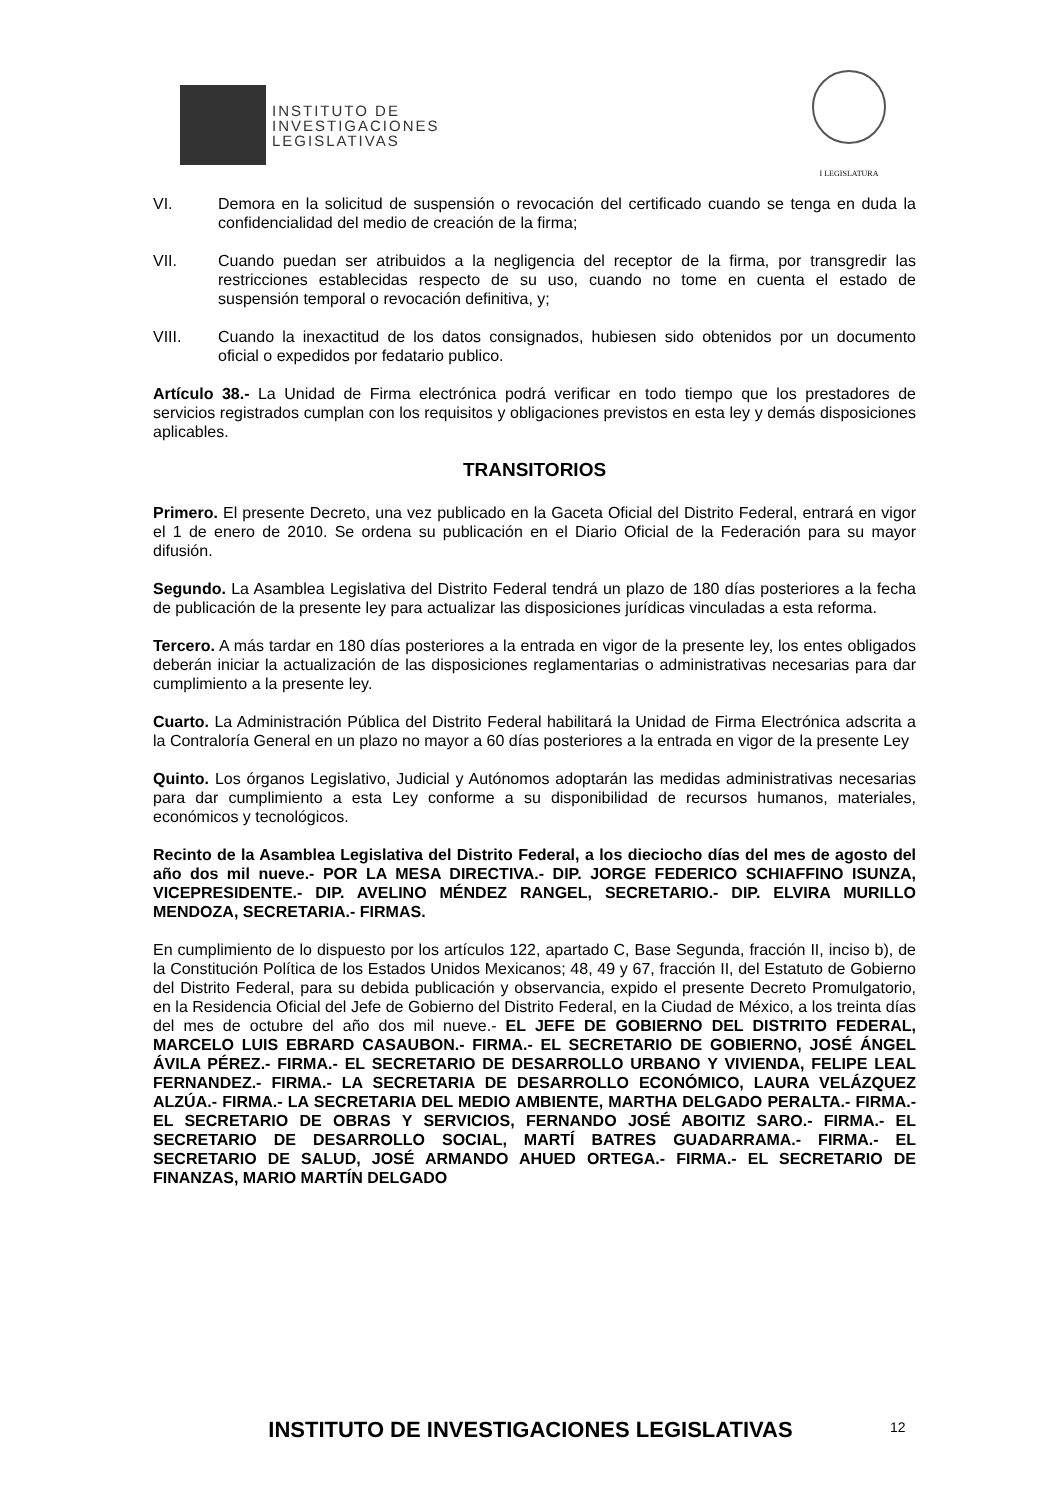INSTITUTO DE
INVESTIGACIONES
LEGISLATIVAS
I LEGISLATURA
VI. Demora en la solicitud de suspensión o revocación del certificado cuando se tenga en duda la confidencialidad del medio de creación de la firma;
VII. Cuando puedan ser atribuidos a la negligencia del receptor de la firma, por transgredir las restricciones establecidas respecto de su uso, cuando no tome en cuenta el estado de suspensión temporal o revocación definitiva, y;
VIII. Cuando la inexactitud de los datos consignados, hubiesen sido obtenidos por un documento oficial o expedidos por fedatario publico.
Artículo 38.- La Unidad de Firma electrónica podrá verificar en todo tiempo que los prestadores de servicios registrados cumplan con los requisitos y obligaciones previstos en esta ley y demás disposiciones aplicables.
TRANSITORIOS
Primero. El presente Decreto, una vez publicado en la Gaceta Oficial del Distrito Federal, entrará en vigor el 1 de enero de 2010. Se ordena su publicación en el Diario Oficial de la Federación para su mayor difusión.
Segundo. La Asamblea Legislativa del Distrito Federal tendrá un plazo de 180 días posteriores a la fecha de publicación de la presente ley para actualizar las disposiciones jurídicas vinculadas a esta reforma.
Tercero. A más tardar en 180 días posteriores a la entrada en vigor de la presente ley, los entes obligados deberán iniciar la actualización de las disposiciones reglamentarias o administrativas necesarias para dar cumplimiento a la presente ley.
Cuarto. La Administración Pública del Distrito Federal habilitará la Unidad de Firma Electrónica adscrita a la Contraloría General en un plazo no mayor a 60 días posteriores a la entrada en vigor de la presente Ley
Quinto. Los órganos Legislativo, Judicial y Autónomos adoptarán las medidas administrativas necesarias para dar cumplimiento a esta Ley conforme a su disponibilidad de recursos humanos, materiales, económicos y tecnológicos.
Recinto de la Asamblea Legislativa del Distrito Federal, a los dieciocho días del mes de agosto del año dos mil nueve.- POR LA MESA DIRECTIVA.- DIP. JORGE FEDERICO SCHIAFFINO ISUNZA, VICEPRESIDENTE.- DIP. AVELINO MÉNDEZ RANGEL, SECRETARIO.- DIP. ELVIRA MURILLO MENDOZA, SECRETARIA.- FIRMAS.
En cumplimiento de lo dispuesto por los artículos 122, apartado C, Base Segunda, fracción II, inciso b), de la Constitución Política de los Estados Unidos Mexicanos; 48, 49 y 67, fracción II, del Estatuto de Gobierno del Distrito Federal, para su debida publicación y observancia, expido el presente Decreto Promulgatorio, en la Residencia Oficial del Jefe de Gobierno del Distrito Federal, en la Ciudad de México, a los treinta días del mes de octubre del año dos mil nueve.- EL JEFE DE GOBIERNO DEL DISTRITO FEDERAL, MARCELO LUIS EBRARD CASAUBON.- FIRMA.- EL SECRETARIO DE GOBIERNO, JOSÉ ÁNGEL ÁVILA PÉREZ.- FIRMA.- EL SECRETARIO DE DESARROLLO URBANO Y VIVIENDA, FELIPE LEAL FERNANDEZ.- FIRMA.- LA SECRETARIA DE DESARROLLO ECONÓMICO, LAURA VELÁZQUEZ ALZÚA.- FIRMA.- LA SECRETARIA DEL MEDIO AMBIENTE, MARTHA DELGADO PERALTA.- FIRMA.- EL SECRETARIO DE OBRAS Y SERVICIOS, FERNANDO JOSÉ ABOITIZ SARO.- FIRMA.- EL SECRETARIO DE DESARROLLO SOCIAL, MARTÍ BATRES GUADARRAMA.- FIRMA.- EL SECRETARIO DE SALUD, JOSÉ ARMANDO AHUED ORTEGA.- FIRMA.- EL SECRETARIO DE FINANZAS, MARIO MARTÍN DELGADO
INSTITUTO DE INVESTIGACIONES LEGISLATIVAS 12